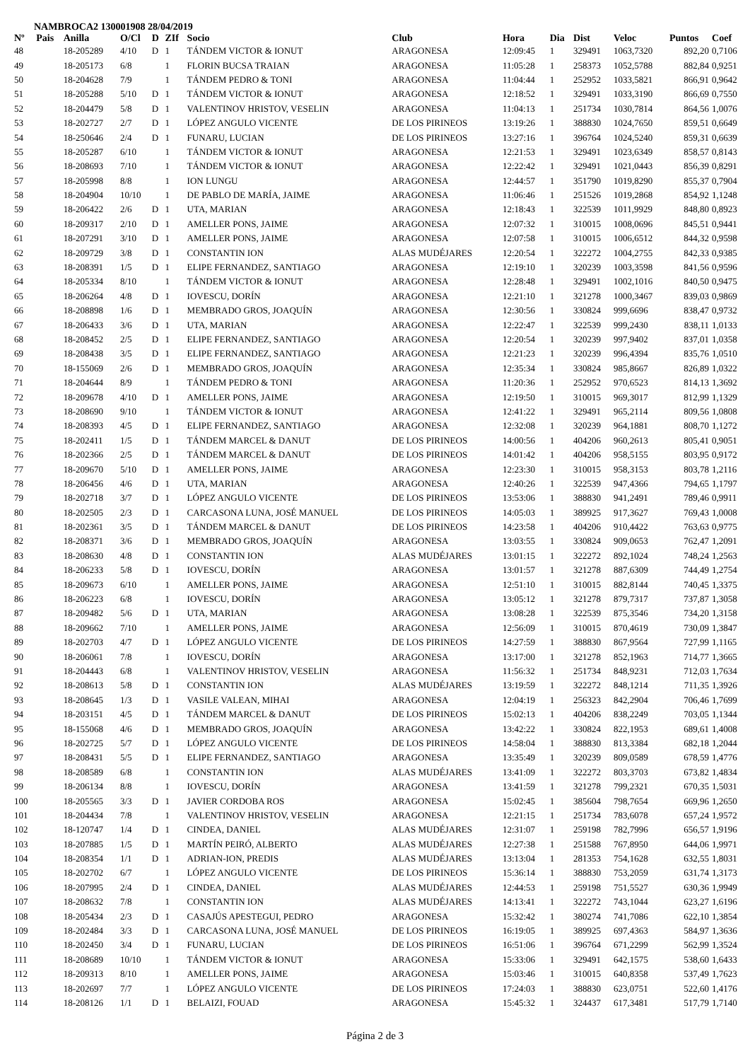NAMBROCA2 130001908 28/04/2019
| Nº | Pais | Anilla | O/Cl | D | ZIf | Socio | Club | Hora | Dia | Dist | Veloc | Puntos | Coef |
| --- | --- | --- | --- | --- | --- | --- | --- | --- | --- | --- | --- | --- | --- |
| 48 | | 18-205289 | 4/10 | D | 1 | TÁNDEM VICTOR & IONUT | ARAGONESA | 12:09:45 | 1 | 329491 | 1063,7320 | 892,20 | 0,7106 |
| 49 | | 18-205173 | 6/8 | | 1 | FLORIN BUCSA TRAIAN | ARAGONESA | 11:05:28 | 1 | 258373 | 1052,5788 | 882,84 | 0,9251 |
| 50 | | 18-204628 | 7/9 | | 1 | TÁNDEM PEDRO & TONI | ARAGONESA | 11:04:44 | 1 | 252952 | 1033,5821 | 866,91 | 0,9642 |
| 51 | | 18-205288 | 5/10 | D | 1 | TÁNDEM VICTOR & IONUT | ARAGONESA | 12:18:52 | 1 | 329491 | 1033,3190 | 866,69 | 0,7550 |
| 52 | | 18-204479 | 5/8 | D | 1 | VALENTINOV HRISTOV, VESELIN | ARAGONESA | 11:04:13 | 1 | 251734 | 1030,7814 | 864,56 | 1,0076 |
| 53 | | 18-202727 | 2/7 | D | 1 | LÓPEZ ANGULO VICENTE | DE LOS PIRINEOS | 13:19:26 | 1 | 388830 | 1024,7650 | 859,51 | 0,6649 |
| 54 | | 18-250646 | 2/4 | D | 1 | FUNARU, LUCIAN | DE LOS PIRINEOS | 13:27:16 | 1 | 396764 | 1024,5240 | 859,31 | 0,6639 |
| 55 | | 18-205287 | 6/10 | | 1 | TÁNDEM VICTOR & IONUT | ARAGONESA | 12:21:53 | 1 | 329491 | 1023,6349 | 858,57 | 0,8143 |
| 56 | | 18-208693 | 7/10 | | 1 | TÁNDEM VICTOR & IONUT | ARAGONESA | 12:22:42 | 1 | 329491 | 1021,0443 | 856,39 | 0,8291 |
| 57 | | 18-205998 | 8/8 | | 1 | ION LUNGU | ARAGONESA | 12:44:57 | 1 | 351790 | 1019,8290 | 855,37 | 0,7904 |
| 58 | | 18-204904 | 10/10 | | 1 | DE PABLO DE MARÍA, JAIME | ARAGONESA | 11:06:46 | 1 | 251526 | 1019,2868 | 854,92 | 1,1248 |
| 59 | | 18-206422 | 2/6 | D | 1 | UTA, MARIAN | ARAGONESA | 12:18:43 | 1 | 322539 | 1011,9929 | 848,80 | 0,8923 |
| 60 | | 18-209317 | 2/10 | D | 1 | AMELLER PONS, JAIME | ARAGONESA | 12:07:32 | 1 | 310015 | 1008,0696 | 845,51 | 0,9441 |
| 61 | | 18-207291 | 3/10 | D | 1 | AMELLER PONS, JAIME | ARAGONESA | 12:07:58 | 1 | 310015 | 1006,6512 | 844,32 | 0,9598 |
| 62 | | 18-209729 | 3/8 | D | 1 | CONSTANTIN ION | ALAS MUDÉJARES | 12:20:54 | 1 | 322272 | 1004,2755 | 842,33 | 0,9385 |
| 63 | | 18-208391 | 1/5 | D | 1 | ELIPE FERNANDEZ, SANTIAGO | ARAGONESA | 12:19:10 | 1 | 320239 | 1003,3598 | 841,56 | 0,9596 |
| 64 | | 18-205334 | 8/10 | | 1 | TÁNDEM VICTOR & IONUT | ARAGONESA | 12:28:48 | 1 | 329491 | 1002,1016 | 840,50 | 0,9475 |
| 65 | | 18-206264 | 4/8 | D | 1 | IOVESCU, DORÍN | ARAGONESA | 12:21:10 | 1 | 321278 | 1000,3467 | 839,03 | 0,9869 |
| 66 | | 18-208898 | 1/6 | D | 1 | MEMBRADO GROS, JOAQUÍN | ARAGONESA | 12:30:56 | 1 | 330824 | 999,6696 | 838,47 | 0,9732 |
| 67 | | 18-206433 | 3/6 | D | 1 | UTA, MARIAN | ARAGONESA | 12:22:47 | 1 | 322539 | 999,2430 | 838,11 | 1,0133 |
| 68 | | 18-208452 | 2/5 | D | 1 | ELIPE FERNANDEZ, SANTIAGO | ARAGONESA | 12:20:54 | 1 | 320239 | 997,9402 | 837,01 | 1,0358 |
| 69 | | 18-208438 | 3/5 | D | 1 | ELIPE FERNANDEZ, SANTIAGO | ARAGONESA | 12:21:23 | 1 | 320239 | 996,4394 | 835,76 | 1,0510 |
| 70 | | 18-155069 | 2/6 | D | 1 | MEMBRADO GROS, JOAQUÍN | ARAGONESA | 12:35:34 | 1 | 330824 | 985,8667 | 826,89 | 1,0322 |
| 71 | | 18-204644 | 8/9 | | 1 | TÁNDEM PEDRO & TONI | ARAGONESA | 11:20:36 | 1 | 252952 | 970,6523 | 814,13 | 1,3692 |
| 72 | | 18-209678 | 4/10 | D | 1 | AMELLER PONS, JAIME | ARAGONESA | 12:19:50 | 1 | 310015 | 969,3017 | 812,99 | 1,1329 |
| 73 | | 18-208690 | 9/10 | | 1 | TÁNDEM VICTOR & IONUT | ARAGONESA | 12:41:22 | 1 | 329491 | 965,2114 | 809,56 | 1,0808 |
| 74 | | 18-208393 | 4/5 | D | 1 | ELIPE FERNANDEZ, SANTIAGO | ARAGONESA | 12:32:08 | 1 | 320239 | 964,1881 | 808,70 | 1,1272 |
| 75 | | 18-202411 | 1/5 | D | 1 | TÁNDEM MARCEL & DANUT | DE LOS PIRINEOS | 14:00:56 | 1 | 404206 | 960,2613 | 805,41 | 0,9051 |
| 76 | | 18-202366 | 2/5 | D | 1 | TÁNDEM MARCEL & DANUT | DE LOS PIRINEOS | 14:01:42 | 1 | 404206 | 958,5155 | 803,95 | 0,9172 |
| 77 | | 18-209670 | 5/10 | D | 1 | AMELLER PONS, JAIME | ARAGONESA | 12:23:30 | 1 | 310015 | 958,3153 | 803,78 | 1,2116 |
| 78 | | 18-206456 | 4/6 | D | 1 | UTA, MARIAN | ARAGONESA | 12:40:26 | 1 | 322539 | 947,4366 | 794,65 | 1,1797 |
| 79 | | 18-202718 | 3/7 | D | 1 | LÓPEZ ANGULO VICENTE | DE LOS PIRINEOS | 13:53:06 | 1 | 388830 | 941,2491 | 789,46 | 0,9911 |
| 80 | | 18-202505 | 2/3 | D | 1 | CARCASONA LUNA, JOSÉ MANUEL | DE LOS PIRINEOS | 14:05:03 | 1 | 389925 | 917,3627 | 769,43 | 1,0008 |
| 81 | | 18-202361 | 3/5 | D | 1 | TÁNDEM MARCEL & DANUT | DE LOS PIRINEOS | 14:23:58 | 1 | 404206 | 910,4422 | 763,63 | 0,9775 |
| 82 | | 18-208371 | 3/6 | D | 1 | MEMBRADO GROS, JOAQUÍN | ARAGONESA | 13:03:55 | 1 | 330824 | 909,0653 | 762,47 | 1,2091 |
| 83 | | 18-208630 | 4/8 | D | 1 | CONSTANTIN ION | ALAS MUDÉJARES | 13:01:15 | 1 | 322272 | 892,1024 | 748,24 | 1,2563 |
| 84 | | 18-206233 | 5/8 | D | 1 | IOVESCU, DORÍN | ARAGONESA | 13:01:57 | 1 | 321278 | 887,6309 | 744,49 | 1,2754 |
| 85 | | 18-209673 | 6/10 | | 1 | AMELLER PONS, JAIME | ARAGONESA | 12:51:10 | 1 | 310015 | 882,8144 | 740,45 | 1,3375 |
| 86 | | 18-206223 | 6/8 | | 1 | IOVESCU, DORÍN | ARAGONESA | 13:05:12 | 1 | 321278 | 879,7317 | 737,87 | 1,3058 |
| 87 | | 18-209482 | 5/6 | D | 1 | UTA, MARIAN | ARAGONESA | 13:08:28 | 1 | 322539 | 875,3546 | 734,20 | 1,3158 |
| 88 | | 18-209662 | 7/10 | | 1 | AMELLER PONS, JAIME | ARAGONESA | 12:56:09 | 1 | 310015 | 870,4619 | 730,09 | 1,3847 |
| 89 | | 18-202703 | 4/7 | D | 1 | LÓPEZ ANGULO VICENTE | DE LOS PIRINEOS | 14:27:59 | 1 | 388830 | 867,9564 | 727,99 | 1,1165 |
| 90 | | 18-206061 | 7/8 | | 1 | IOVESCU, DORÍN | ARAGONESA | 13:17:00 | 1 | 321278 | 852,1963 | 714,77 | 1,3665 |
| 91 | | 18-204443 | 6/8 | | 1 | VALENTINOV HRISTOV, VESELIN | ARAGONESA | 11:56:32 | 1 | 251734 | 848,9231 | 712,03 | 1,7634 |
| 92 | | 18-208613 | 5/8 | D | 1 | CONSTANTIN ION | ALAS MUDÉJARES | 13:19:59 | 1 | 322272 | 848,1214 | 711,35 | 1,3926 |
| 93 | | 18-208645 | 1/3 | D | 1 | VASILE VALEAN, MIHAI | ARAGONESA | 12:04:19 | 1 | 256323 | 842,2904 | 706,46 | 1,7699 |
| 94 | | 18-203151 | 4/5 | D | 1 | TÁNDEM MARCEL & DANUT | DE LOS PIRINEOS | 15:02:13 | 1 | 404206 | 838,2249 | 703,05 | 1,1344 |
| 95 | | 18-155068 | 4/6 | D | 1 | MEMBRADO GROS, JOAQUÍN | ARAGONESA | 13:42:22 | 1 | 330824 | 822,1953 | 689,61 | 1,4008 |
| 96 | | 18-202725 | 5/7 | D | 1 | LÓPEZ ANGULO VICENTE | DE LOS PIRINEOS | 14:58:04 | 1 | 388830 | 813,3384 | 682,18 | 1,2044 |
| 97 | | 18-208431 | 5/5 | D | 1 | ELIPE FERNANDEZ, SANTIAGO | ARAGONESA | 13:35:49 | 1 | 320239 | 809,0589 | 678,59 | 1,4776 |
| 98 | | 18-208589 | 6/8 | | 1 | CONSTANTIN ION | ALAS MUDÉJARES | 13:41:09 | 1 | 322272 | 803,3703 | 673,82 | 1,4834 |
| 99 | | 18-206134 | 8/8 | | 1 | IOVESCU, DORÍN | ARAGONESA | 13:41:59 | 1 | 321278 | 799,2321 | 670,35 | 1,5031 |
| 100 | | 18-205565 | 3/3 | D | 1 | JAVIER CORDOBA ROS | ARAGONESA | 15:02:45 | 1 | 385604 | 798,7654 | 669,96 | 1,2650 |
| 101 | | 18-204434 | 7/8 | | 1 | VALENTINOV HRISTOV, VESELIN | ARAGONESA | 12:21:15 | 1 | 251734 | 783,6078 | 657,24 | 1,9572 |
| 102 | | 18-120747 | 1/4 | D | 1 | CINDEA, DANIEL | ALAS MUDÉJARES | 12:31:07 | 1 | 259198 | 782,7996 | 656,57 | 1,9196 |
| 103 | | 18-207885 | 1/5 | D | 1 | MARTÍN PEIRÓ, ALBERTO | ALAS MUDÉJARES | 12:27:38 | 1 | 251588 | 767,8950 | 644,06 | 1,9971 |
| 104 | | 18-208354 | 1/1 | D | 1 | ADRIAN-ION, PREDIS | ALAS MUDÉJARES | 13:13:04 | 1 | 281353 | 754,1628 | 632,55 | 1,8031 |
| 105 | | 18-202702 | 6/7 | | 1 | LÓPEZ ANGULO VICENTE | DE LOS PIRINEOS | 15:36:14 | 1 | 388830 | 753,2059 | 631,74 | 1,3173 |
| 106 | | 18-207995 | 2/4 | D | 1 | CINDEA, DANIEL | ALAS MUDÉJARES | 12:44:53 | 1 | 259198 | 751,5527 | 630,36 | 1,9949 |
| 107 | | 18-208632 | 7/8 | | 1 | CONSTANTIN ION | ALAS MUDÉJARES | 14:13:41 | 1 | 322272 | 743,1044 | 623,27 | 1,6196 |
| 108 | | 18-205434 | 2/3 | D | 1 | CASAJÚS APESTEGUI, PEDRO | ARAGONESA | 15:32:42 | 1 | 380274 | 741,7086 | 622,10 | 1,3854 |
| 109 | | 18-202484 | 3/3 | D | 1 | CARCASONA LUNA, JOSÉ MANUEL | DE LOS PIRINEOS | 16:19:05 | 1 | 389925 | 697,4363 | 584,97 | 1,3636 |
| 110 | | 18-202450 | 3/4 | D | 1 | FUNARU, LUCIAN | DE LOS PIRINEOS | 16:51:06 | 1 | 396764 | 671,2299 | 562,99 | 1,3524 |
| 111 | | 18-208689 | 10/10 | | 1 | TÁNDEM VICTOR & IONUT | ARAGONESA | 15:33:06 | 1 | 329491 | 642,1575 | 538,60 | 1,6433 |
| 112 | | 18-209313 | 8/10 | | 1 | AMELLER PONS, JAIME | ARAGONESA | 15:03:46 | 1 | 310015 | 640,8358 | 537,49 | 1,7623 |
| 113 | | 18-202697 | 7/7 | | 1 | LÓPEZ ANGULO VICENTE | DE LOS PIRINEOS | 17:24:03 | 1 | 388830 | 623,0751 | 522,60 | 1,4176 |
| 114 | | 18-208126 | 1/1 | D | 1 | BELAIZI, FOUAD | ARAGONESA | 15:45:32 | 1 | 324437 | 617,3481 | 517,79 | 1,7140 |
Página 2 de 3